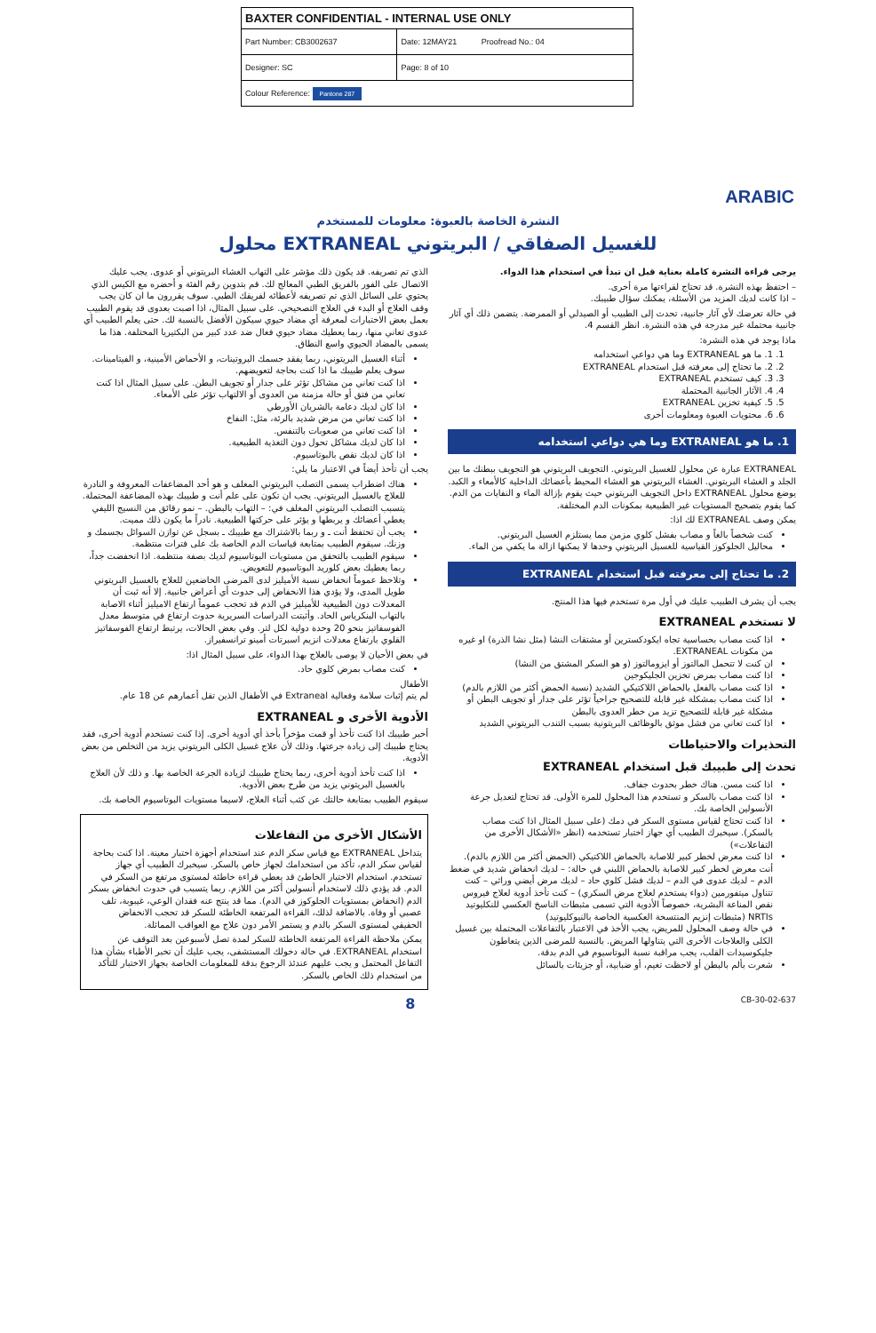| BAXTER CONFIDENTIAL - INTERNAL USE ONLY | |
| Part Number: CB3002637 | Date: 12MAY21 Proofread No.: 04 |
| Designer: SC | Page: 8 of 10 |
| Colour Reference: Pantone 287 | |
ARABIC
النشرة الخاصة بالعبوة: معلومات للمستخدم
محلول EXTRANEAL للغسيل الصفاقي / البريتوني
يرجى قراءة النشرة كاملة بعناية قبل ان تبدأ في استخدام هذا الدواء.
– احتفظ بهذه النشرة. قد تحتاج لقراءتها مرة أخرى.
– اذا كانت لديك المزيد من الأسئلة، يمكنك سؤال طبيبك.
في حالة تعرضك لأي آثار جانبية، تحدث إلى الطبيب أو الصيدلي أو الممرضة. يتضمن ذلك أي آثار جانبية محتملة غير مدرجة في هذه النشرة. انظر القسم 4.
ماذا يوجد في هذه النشرة:
1. 1. ما هو EXTRANEAL وما هي دواعي استخدامه
2. 2. ما تحتاج إلى معرفته قبل استخدام EXTRANEAL
3. 3. كيف تستخدم EXTRANEAL
4. 4. الآثار الجانبية المحتملة
5. 5. كيفية تخزين EXTRANEAL
6. 6. محتويات العبوة ومعلومات أخرى
1. ما هو EXTRANEAL وما هي دواعي استخدامه
EXTRANEAL عبارة عن محلول للغسيل البريتوني. التجويف البريتوني هو التجويف ببطنك ما بين الجلد و الغشاء البريتوني. الغشاء البريتوني هو الغشاء المحيط بأعضائك الداخلية كالأمعاء و الكبد. يوضع محلول EXTRANEAL داخل التجويف البريتوني حيث يقوم بإزالة الماء و النفايات من الدم. كما يقوم بتصحيح المستويات غير الطبيعية بمكونات الدم المختلفة.
يمكن وصف EXTRANEAL لك اذا:
كنت شخصاً بالغاً و مصاب بفشل كلوي مزمن مما يستلزم الغسيل البريتوني.
محاليل الجلوكوز القياسية للغسيل البريتوني وحدها لا يمكنها ازالة ما يكفي من الماء.
2. ما تحتاج إلى معرفته قبل استخدام EXTRANEAL
يجب أن يشرف الطبيب عليك في أول مرة تستخدم فيها هذا المنتج.
لا تستخدم EXTRANEAL
اذا كنت مصاب بحساسية تجاه ايكودكسترين أو مشتقات النشا (مثل نشا الذرة) او غيره من مكونات EXTRANEAL.
ان كنت لا تتحمل المالتوز أو ايزومالتوز (و هو السكر المشتق من النشا)
اذا كنت مصاب بمرض تخزين الجليكوجين
اذا كنت مصاب بالفعل بالحماض اللاكتيكي الشديد (نسبة الحمض أكثر من اللازم بالدم)
اذا كنت مصاب بمشكلة غير قابلة للتصحيح جراحياً تؤثر على جدار أو تجويف البطن أو مشكلة غير قابلة للتصحيح تزيد من خطر العدوى بالبطن
اذا كنت تعاني من فشل موثق بالوظائف البريتونية بسبب التندب البريتوني الشديد
التحذيرات والاحتياطات
تحدث إلى طبيبك قبل استخدام EXTRANEAL
اذا كنت مسن. هناك خطر بحدوث جفاف.
اذا كنت مصاب بالسكر و تستخدم هذا المحلول للمرة الأولى. قد تحتاج لتعديل جرعة الأنسولين الخاصة بك.
اذا كنت تحتاج لقياس مستوى السكر في دمك (على سبيل المثال اذا كنت مصاب بالسكر). سيخبرك الطبيب أي جهاز اختبار تستخدمه (انظر «الأشكال الأخرى من التفاعلات»)
اذا كنت معرض لخطر كبير للاصابة بالحماض اللاكتيكي (الحمض أكثر من اللازم بالدم). أنت معرض لخطر كبير للاصابة بالحماض اللبني في حالة: – لديك انخفاض شديد في ضغط الدم – لديك عدوى في الدم – لديك فشل كلوي حاد – لديك مرض أيضي وراثي – كنت تتناول ميتفورمين (دواء يستخدم لعلاج مرض السكري) – كنت تأخذ أدوية لعلاج فيروس نقص المناعة البشرية، خصوصاً الأدوية التي تسمى مثبطات الناسخ العكسي للنكليوتيد NRTIs (مثبطات إنزيم المنتسخة العكسية الخاصة بالنيوكليوتيد)
في حالة وصف المحلول للمريض، يجب الأخذ في الاعتبار بالتفاعلات المحتملة بين غسيل الكلى والعلاجات الأخرى التي يتناولها المريض. بالنسبة للمرضى الذين يتعاطون جليكوسيدات القلب، يجب مراقبة نسبة البوتاسيوم في الدم بدقة.
شعرت بألم بالبطن أو لاحظت تغيم، أو ضبابية، أو جزيئات بالسائل
الذي تم تصريفه. قد يكون ذلك مؤشر على التهاب الغشاء البريتوني أو عدوى. يجب عليك الاتصال على الفور بالفريق الطبي المعالج لك. قم بتدوين رقم الفئة و أحضره مع الكيس الذي يحتوي على السائل الذي تم تصريفه لأعطائه لفريقك الطبي. سوف يقررون ما ان كان يجب وقف العلاج أو البدء في العلاج التصحيحي. على سبيل المثال، اذا اصبت بعدوى قد يقوم الطبيب بعمل بعض الاختبارات لمعرفة أي مضاد حيوي سيكون الأفضل بالنسبة لك. حتى يعلم الطبيب أي عدوى تعاني منها، ربما يعطيك مضاد حيوي فعال ضد عدد كبير من البكتيريا المختلفة. هذا ما يسمى بالمضاد الحيوي واسع النطاق.
أثناء الغسيل البريتوني، ربما يفقد جسمك البروتينات، و الأحماض الأمينية، و الفيتامينات. سوف يعلم طبيبك ما اذا كنت بحاجة لتعويضهم.
اذا كنت تعاني من مشاكل تؤثر على جدار أو تجويف البطن. على سبيل المثال اذا كنت تعاني من فتق أو حالة مزمنة من العدوى أو الالتهاب تؤثر على الأمعاء.
اذا كان لديك دعامة بالشريان الأورطي
اذا كنت تعاني من مرض شديد بالرئة، مثل: النفاخ
اذا كنت تعاني من صعوبات بالتنفس.
اذا كان لديك مشاكل تحول دون التغذية الطبيعية.
اذا كان لديك نقص بالبوتاسيوم.
يجب أن تأخذ أيضاً في الاعتبار ما يلي:
هناك اضطراب يسمى التصلب البريتوني المغلف و هو أحد المضاعفات المعروفة و النادرة للعلاج بالغسيل البريتوني. يجب ان تكون على علم أنت و طبيبك بهذه المضاعفة المحتملة. يتسبب التصلب البريتوني المغلف في: – التهاب بالبطن. – نمو رقائق من النسيج الليفي يغطي أعضائك و يربطها و يؤثر على حركتها الطبيعية. نادراً ما يكون ذلك مميت.
يجب أن تحتفظ أنت ـ و ربما بالاشتراك مع طبيبك ـ بسجل عن توازن السوائل بجسمك و وزنك. سيقوم الطبيب بمتابعة قياسات الدم الخاصة بك على فترات منتظمة.
سيقوم الطبيب بالتحقق من مستويات البوتاسيوم لديك بصفة منتظمة. اذا انخفضت جداً، ربما يعطيك بعض كلوريد البوتاسيوم للتعويض.
وتلاحظ عموماً انخفاض نسبة الأميليز لدى المرضى الخاضعين للعلاج بالغسيل البريتوني طويل المدى، ولا يؤدي هذا الانخفاض إلى حدوث أي أعراض جانبية. إلا أنه ثبت أن المعدلات دون الطبيعية للأميليز في الدم قد تحجب عموماً ارتفاع الاميليز أثناء الاصابة بالتهاب البنكرياس الحاد. وأثبتت الدراسات السريرية حدوث ارتفاع في متوسط معدل الفوسفاتيز بنحو 20 وحدة دولية لكل لتر. وفي بعض الحالات، يرتبط ارتفاع الفوسفاتيز القلوي بارتفاع معدلات انزيم اسبرتات أمينو ترانسفيراز.
في بعض الأحيان لا يوصى بالعلاج بهذا الدواء، على سبيل المثال اذا:
كنت مصاب بمرض كلوي حاد.
الأطفال
لم يتم إثبات سلامة وفعالية Extraneal في الأطفال الذين تقل أعمارهم عن 18 عام.
الأدوية الأخرى و EXTRANEAL
أخبر طبيبك اذا كنت تأخذ أو قمت مؤخراً بأخذ أي أدوية أخرى. إذا كنت تستخدم أدوية أخرى، فقد يحتاج طبيبك إلى زيادة جرعتها. وذلك لأن علاج غسيل الكلى البريتوني يزيد من التخلص من بعض الأدوية.
اذا كنت تأخذ أدوية أخرى، ربما يحتاج طبيبك لزيادة الجرعة الخاصة بها. و ذلك لأن العلاج بالغسيل البريتوني يزيد من طرح بعض الأدوية.
سيقوم الطبيب بمتابعة حالتك عن كثب أثناء العلاج، لاسيما مستويات البوتاسيوم الخاصة بك.
الأشكال الأخرى من التفاعلات
يتداخل EXTRANEAL مع قياس سكر الدم عند استخدام أجهزة اختبار معينة. اذا كنت بحاجة لقياس سكر الدم، تأكد من استخدامك لجهاز خاص بالسكر. سيخبرك الطبيب أي جهاز تستخدم. استخدام الاختبار الخاطئ قد يعطي قراءة خاطئة لمستوى مرتفع من السكر في الدم. قد يؤدي ذلك لاستخدام أنسولين أكثر من اللازم. ربما يتسبب في حدوث انخفاض بسكر الدم (انخفاض بمستويات الجلوكوز في الدم). مما قد ينتج عنه فقدان الوعي، غيبوبة، تلف عصبي أو وفاة. بالاضافة لذلك، القراءة المرتفعة الخاطئة للسكر قد تحجب الانخفاض الحقيقي لمستوى السكر بالدم و يستمر الأمر دون علاج مع العواقب المماثلة.
يمكن ملاحظة القراءة المرتفعة الخاطئة للسكر لمدة تصل لأسبوعين بعد التوقف عن استخدام EXTRANEAL. في حالة دخولك المستشفى، يجب عليك أن تخبر الأطباء بشأن هذا التفاعل المحتمل و يجب عليهم عندئذ الرجوع بدقة للمعلومات الخاصة بجهاز الاختبار للتأكد من استخدام ذلك الخاص بالسكر.
8 CB-30-02-637